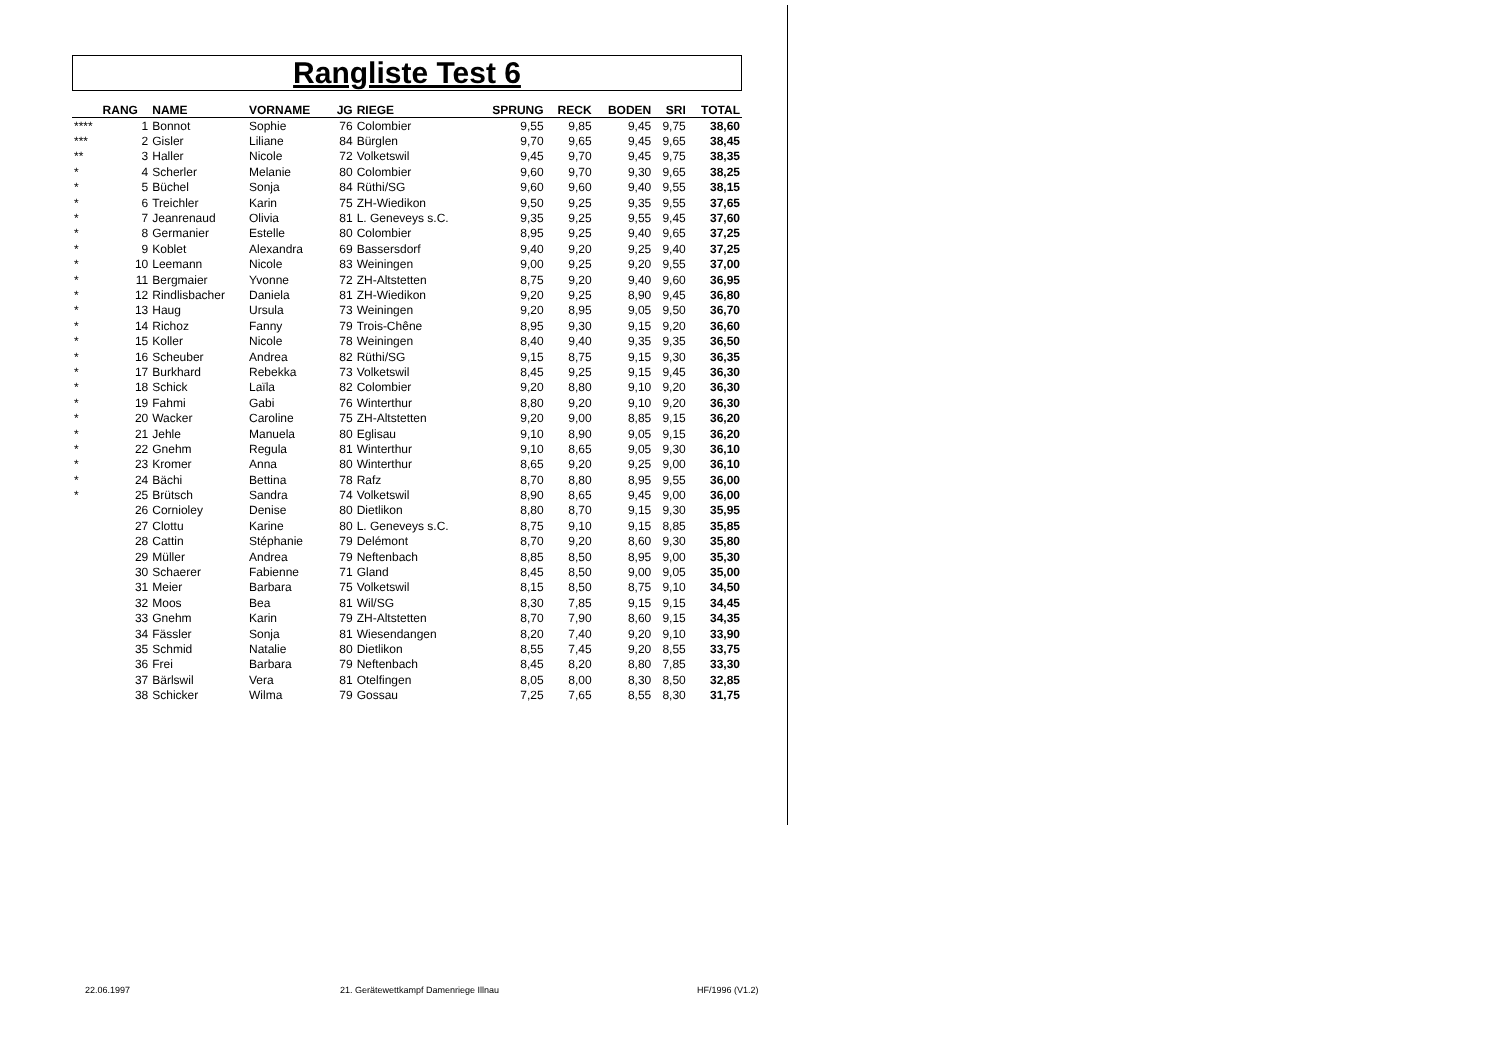Rangliste Test 6
| | RANG | NAME | VORNAME | JG | RIEGE | SPRUNG | RECK | BODEN | SRI | TOTAL |
| --- | --- | --- | --- | --- | --- | --- | --- | --- | --- | --- |
| **** | 1 | Bonnot | Sophie | 76 | Colombier | 9,55 | 9,85 | 9,45 | 9,75 | 38,60 |
| *** | 2 | Gisler | Liliane | 84 | Bürglen | 9,70 | 9,65 | 9,45 | 9,65 | 38,45 |
| ** | 3 | Haller | Nicole | 72 | Volketswil | 9,45 | 9,70 | 9,45 | 9,75 | 38,35 |
| * | 4 | Scherler | Melanie | 80 | Colombier | 9,60 | 9,70 | 9,30 | 9,65 | 38,25 |
| * | 5 | Büchel | Sonja | 84 | Rüthi/SG | 9,60 | 9,60 | 9,40 | 9,55 | 38,15 |
| * | 6 | Treichler | Karin | 75 | ZH-Wiedikon | 9,50 | 9,25 | 9,35 | 9,55 | 37,65 |
| * | 7 | Jeanrenaud | Olivia | 81 | L. Geneveys s.C. | 9,35 | 9,25 | 9,55 | 9,45 | 37,60 |
| * | 8 | Germanier | Estelle | 80 | Colombier | 8,95 | 9,25 | 9,40 | 9,65 | 37,25 |
| * | 9 | Koblet | Alexandra | 69 | Bassersdorf | 9,40 | 9,20 | 9,25 | 9,40 | 37,25 |
| * | 10 | Leemann | Nicole | 83 | Weiningen | 9,00 | 9,25 | 9,20 | 9,55 | 37,00 |
| * | 11 | Bergmaier | Yvonne | 72 | ZH-Altstetten | 8,75 | 9,20 | 9,40 | 9,60 | 36,95 |
| * | 12 | Rindlisbacher | Daniela | 81 | ZH-Wiedikon | 9,20 | 9,25 | 8,90 | 9,45 | 36,80 |
| * | 13 | Haug | Ursula | 73 | Weiningen | 9,20 | 8,95 | 9,05 | 9,50 | 36,70 |
| * | 14 | Richoz | Fanny | 79 | Trois-Chêne | 8,95 | 9,30 | 9,15 | 9,20 | 36,60 |
| * | 15 | Koller | Nicole | 78 | Weiningen | 8,40 | 9,40 | 9,35 | 9,35 | 36,50 |
| * | 16 | Scheuber | Andrea | 82 | Rüthi/SG | 9,15 | 8,75 | 9,15 | 9,30 | 36,35 |
| * | 17 | Burkhard | Rebekka | 73 | Volketswil | 8,45 | 9,25 | 9,15 | 9,45 | 36,30 |
| * | 18 | Schick | Laïla | 82 | Colombier | 9,20 | 8,80 | 9,10 | 9,20 | 36,30 |
| * | 19 | Fahmi | Gabi | 76 | Winterthur | 8,80 | 9,20 | 9,10 | 9,20 | 36,30 |
| * | 20 | Wacker | Caroline | 75 | ZH-Altstetten | 9,20 | 9,00 | 8,85 | 9,15 | 36,20 |
| * | 21 | Jehle | Manuela | 80 | Eglisau | 9,10 | 8,90 | 9,05 | 9,15 | 36,20 |
| * | 22 | Gnehm | Regula | 81 | Winterthur | 9,10 | 8,65 | 9,05 | 9,30 | 36,10 |
| * | 23 | Kromer | Anna | 80 | Winterthur | 8,65 | 9,20 | 9,25 | 9,00 | 36,10 |
| * | 24 | Bächi | Bettina | 78 | Rafz | 8,70 | 8,80 | 8,95 | 9,55 | 36,00 |
| * | 25 | Brütsch | Sandra | 74 | Volketswil | 8,90 | 8,65 | 9,45 | 9,00 | 36,00 |
| | 26 | Cornioley | Denise | 80 | Dietlikon | 8,80 | 8,70 | 9,15 | 9,30 | 35,95 |
| | 27 | Clottu | Karine | 80 | L. Geneveys s.C. | 8,75 | 9,10 | 9,15 | 8,85 | 35,85 |
| | 28 | Cattin | Stéphanie | 79 | Delémont | 8,70 | 9,20 | 8,60 | 9,30 | 35,80 |
| | 29 | Müller | Andrea | 79 | Neftenbach | 8,85 | 8,50 | 8,95 | 9,00 | 35,30 |
| | 30 | Schaerer | Fabienne | 71 | Gland | 8,45 | 8,50 | 9,00 | 9,05 | 35,00 |
| | 31 | Meier | Barbara | 75 | Volketswil | 8,15 | 8,50 | 8,75 | 9,10 | 34,50 |
| | 32 | Moos | Bea | 81 | Wil/SG | 8,30 | 7,85 | 9,15 | 9,15 | 34,45 |
| | 33 | Gnehm | Karin | 79 | ZH-Altstetten | 8,70 | 7,90 | 8,60 | 9,15 | 34,35 |
| | 34 | Fässler | Sonja | 81 | Wiesendangen | 8,20 | 7,40 | 9,20 | 9,10 | 33,90 |
| | 35 | Schmid | Natalie | 80 | Dietlikon | 8,55 | 7,45 | 9,20 | 8,55 | 33,75 |
| | 36 | Frei | Barbara | 79 | Neftenbach | 8,45 | 8,20 | 8,80 | 7,85 | 33,30 |
| | 37 | Bärlswil | Vera | 81 | Otelfingen | 8,05 | 8,00 | 8,30 | 8,50 | 32,85 |
| | 38 | Schicker | Wilma | 79 | Gossau | 7,25 | 7,65 | 8,55 | 8,30 | 31,75 |
22.06.1997
21. Gerätewettkampf Damenriege Illnau
HF/1996 (V1.2)